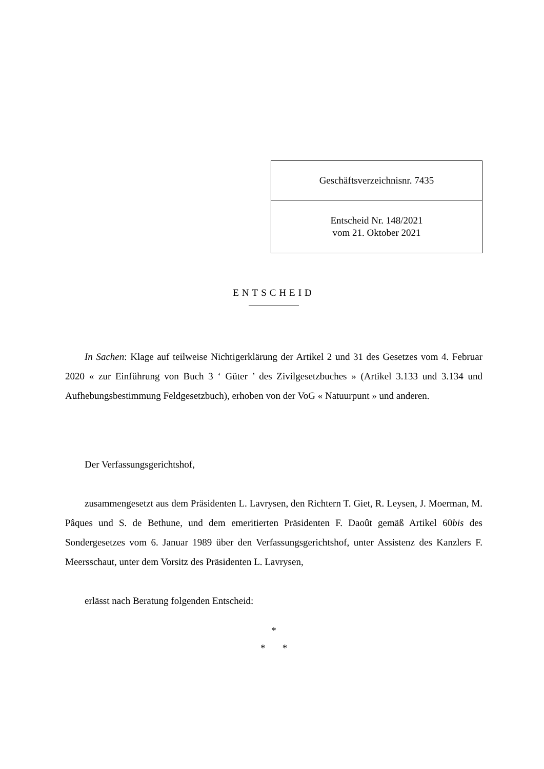| Geschäftsverzeichnisnr. 7435 |
| Entscheid Nr. 148/2021 vom 21. Oktober 2021 |
ENTSCHEID
In Sachen: Klage auf teilweise Nichtigerklärung der Artikel 2 und 31 des Gesetzes vom 4. Februar 2020 « zur Einführung von Buch 3 ‘ Güter ’ des Zivilgesetzbuches » (Artikel 3.133 und 3.134 und Aufhebungsbestimmung Feldgesetzbuch), erhoben von der VoG « Natuurpunt » und anderen.
Der Verfassungsgerichtshof,
zusammengesetzt aus dem Präsidenten L. Lavrysen, den Richtern T. Giet, R. Leysen, J. Moerman, M. Pâques und S. de Bethune, und dem emeritierten Präsidenten F. Daoût gemäß Artikel 60bis des Sondergesetzes vom 6. Januar 1989 über den Verfassungsgerichtshof, unter Assistenz des Kanzlers F. Meersschaut, unter dem Vorsitz des Präsidenten L. Lavrysen,
erlässt nach Beratung folgenden Entscheid:
*
* *